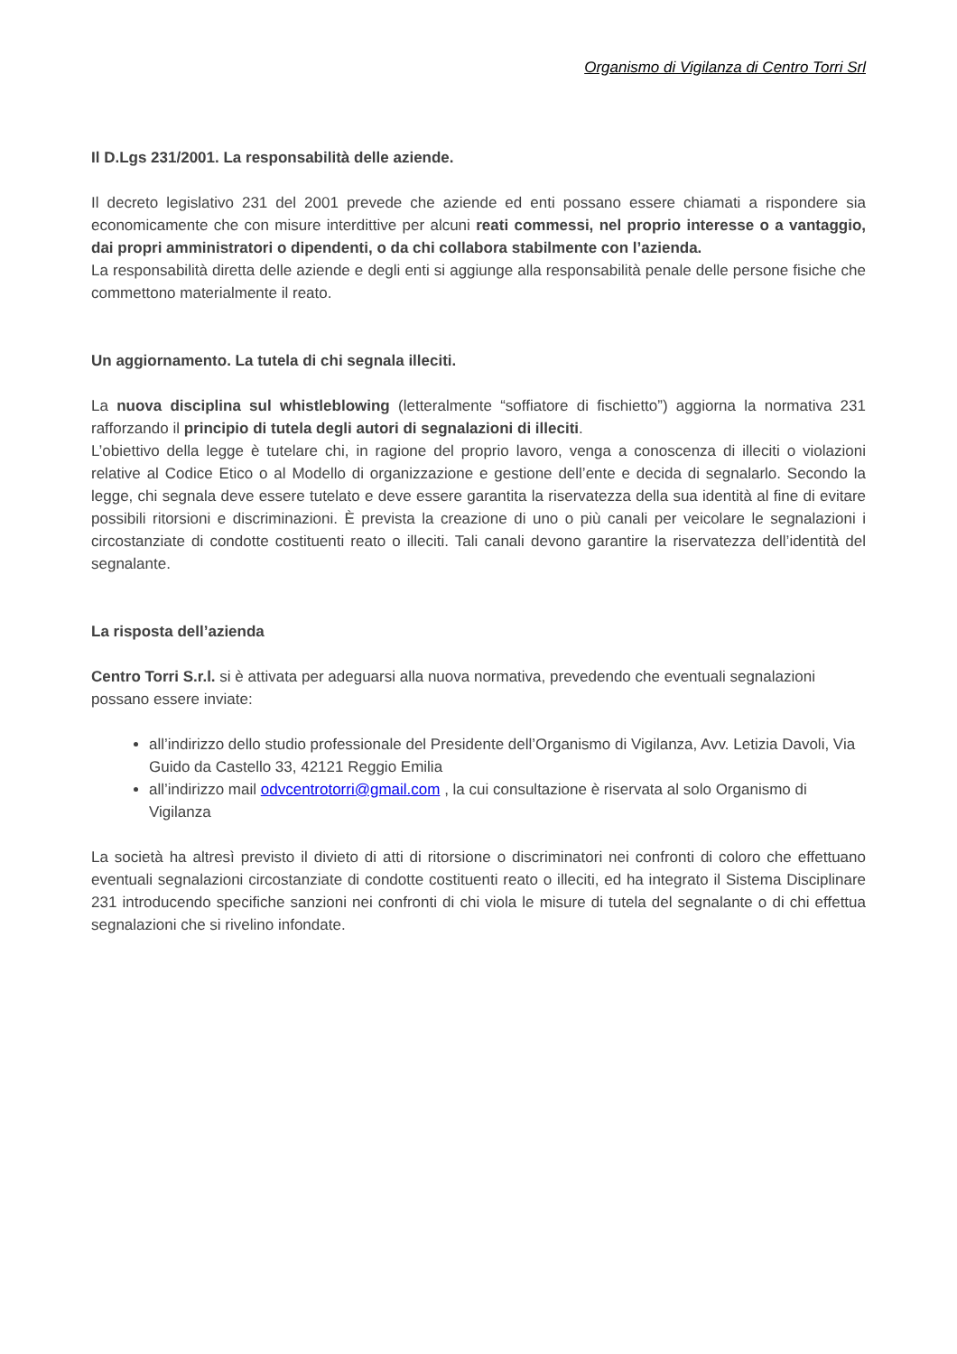Organismo di Vigilanza di Centro Torri Srl
Il D.Lgs 231/2001. La responsabilità delle aziende.
Il decreto legislativo 231 del 2001 prevede che aziende ed enti possano essere chiamati a rispondere sia economicamente che con misure interdittive per alcuni reati commessi, nel proprio interesse o a vantaggio, dai propri amministratori o dipendenti, o da chi collabora stabilmente con l’azienda.
La responsabilità diretta delle aziende e degli enti si aggiunge alla responsabilità penale delle persone fisiche che commettono materialmente il reato.
Un aggiornamento. La tutela di chi segnala illeciti.
La nuova disciplina sul whistleblowing (letteralmente “soffiatore di fischietto”) aggiorna la normativa 231 rafforzando il principio di tutela degli autori di segnalazioni di illeciti.
L’obiettivo della legge è tutelare chi, in ragione del proprio lavoro, venga a conoscenza di illeciti o violazioni relative al Codice Etico o al Modello di organizzazione e gestione dell’ente e decida di segnalarlo. Secondo la legge, chi segnala deve essere tutelato e deve essere garantita la riservatezza della sua identità al fine di evitare possibili ritorsioni e discriminazioni. È prevista la creazione di uno o più canali per veicolare le segnalazioni i circostanziate di condotte costituenti reato o illeciti. Tali canali devono garantire la riservatezza dell’identità del segnalante.
La risposta dell’azienda
Centro Torri S.r.l. si è attivata per adeguarsi alla nuova normativa, prevedendo che eventuali segnalazioni possano essere inviate:
all’indirizzo dello studio professionale del Presidente dell’Organismo di Vigilanza, Avv. Letizia Davoli, Via Guido da Castello 33, 42121 Reggio Emilia
all’indirizzo mail odvcentrotorri@gmail.com , la cui consultazione è riservata al solo Organismo di Vigilanza
La società ha altresì previsto il divieto di atti di ritorsione o discriminatori nei confronti di coloro che effettuano eventuali segnalazioni circostanziate di condotte costituenti reato o illeciti, ed ha integrato il Sistema Disciplinare 231 introducendo specifiche sanzioni nei confronti di chi viola le misure di tutela del segnalante o di chi effettua segnalazioni che si rivelino infondate.